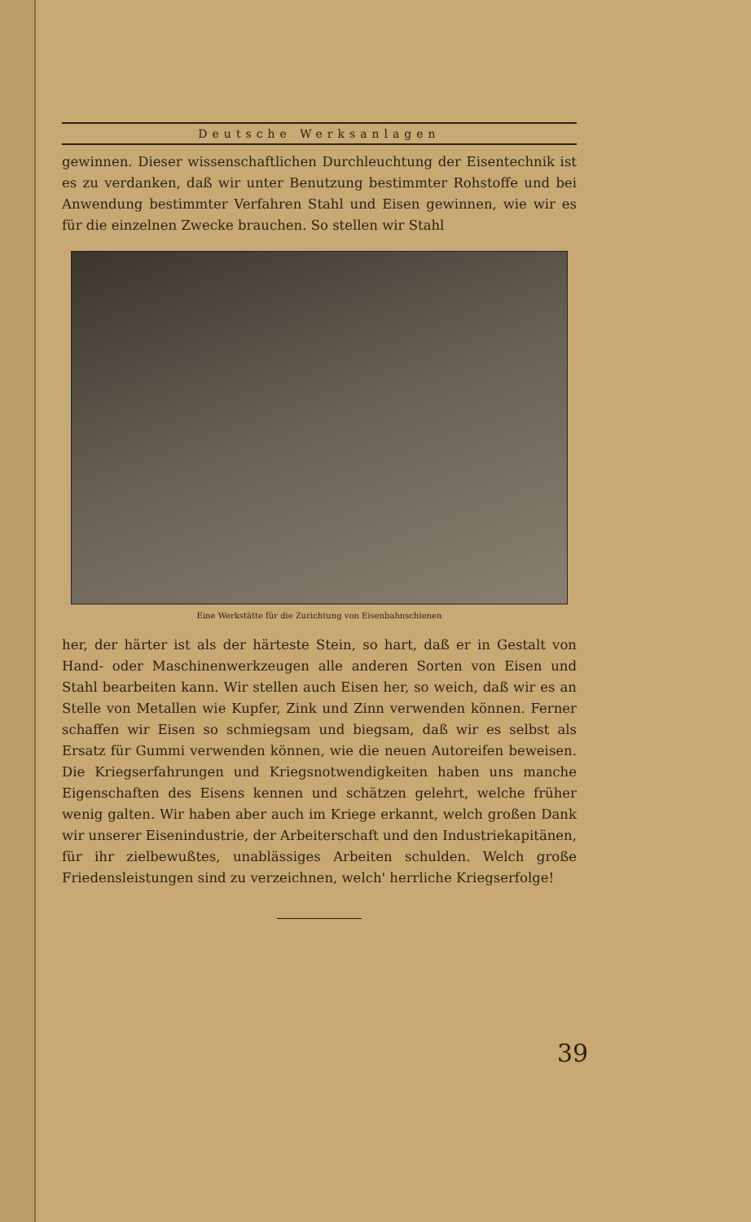Deutsche Werksanlagen
gewinnen. Dieser wissenschaftlichen Durchleuchtung der Eisentechnik ist es zu verdanken, daß wir unter Benutzung bestimmter Rohstoffe und bei Anwendung bestimmter Verfahren Stahl und Eisen gewinnen, wie wir es für die einzelnen Zwecke brauchen. So stellen wir Stahl
Eine Werkstätte für die Zurichtung von Eisenbahnschienen
her, der härter ist als der härteste Stein, so hart, daß er in Gestalt von Hand- oder Maschinenwerkzeugen alle anderen Sorten von Eisen und Stahl bearbeiten kann. Wir stellen auch Eisen her, so weich, daß wir es an Stelle von Metallen wie Kupfer, Zink und Zinn verwenden können. Ferner schaffen wir Eisen so schmiegsam und biegsam, daß wir es selbst als Ersatz für Gummi verwenden können, wie die neuen Autoreifen beweisen. Die Kriegserfahrungen und Kriegsnotwendigkeiten haben uns manche Eigenschaften des Eisens kennen und schätzen gelehrt, welche früher wenig galten. Wir haben aber auch im Kriege erkannt, welch großen Dank wir unserer Eisenindustrie, der Arbeiterschaft und den Industriekapitänen, für ihr zielbewußtes, unablässiges Arbeiten schulden. Welch große Friedensleistungen sind zu verzeichnen, welch' herrliche Kriegserfolge!
39